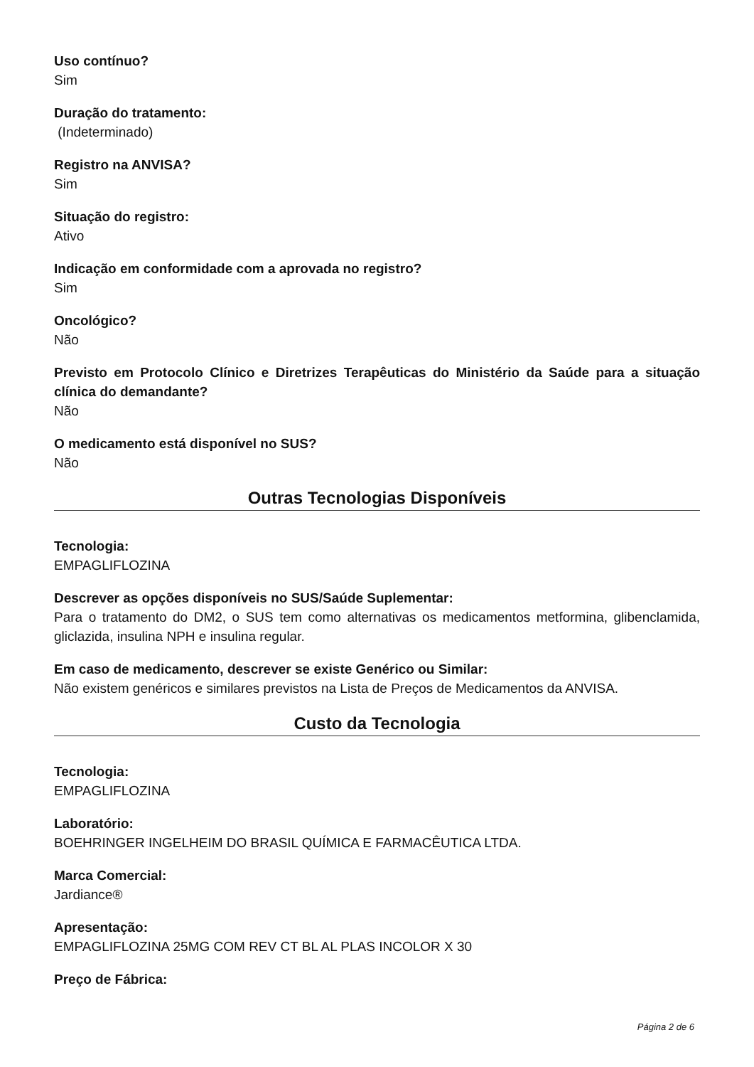Uso contínuo?
Sim
Duração do tratamento:
(Indeterminado)
Registro na ANVISA?
Sim
Situação do registro:
Ativo
Indicação em conformidade com a aprovada no registro?
Sim
Oncológico?
Não
Previsto em Protocolo Clínico e Diretrizes Terapêuticas do Ministério da Saúde para a situação clínica do demandante?
Não
O medicamento está disponível no SUS?
Não
Outras Tecnologias Disponíveis
Tecnologia:
EMPAGLIFLOZINA
Descrever as opções disponíveis no SUS/Saúde Suplementar:
Para o tratamento do DM2, o SUS tem como alternativas os medicamentos metformina, glibenclamida, gliclazida, insulina NPH e insulina regular.
Em caso de medicamento, descrever se existe Genérico ou Similar:
Não existem genéricos e similares previstos na Lista de Preços de Medicamentos da ANVISA.
Custo da Tecnologia
Tecnologia:
EMPAGLIFLOZINA
Laboratório:
BOEHRINGER INGELHEIM DO BRASIL QUÍMICA E FARMACÊUTICA LTDA.
Marca Comercial:
Jardiance®
Apresentação:
EMPAGLIFLOZINA 25MG COM REV CT BL AL PLAS INCOLOR X 30
Preço de Fábrica:
Página 2 de 6